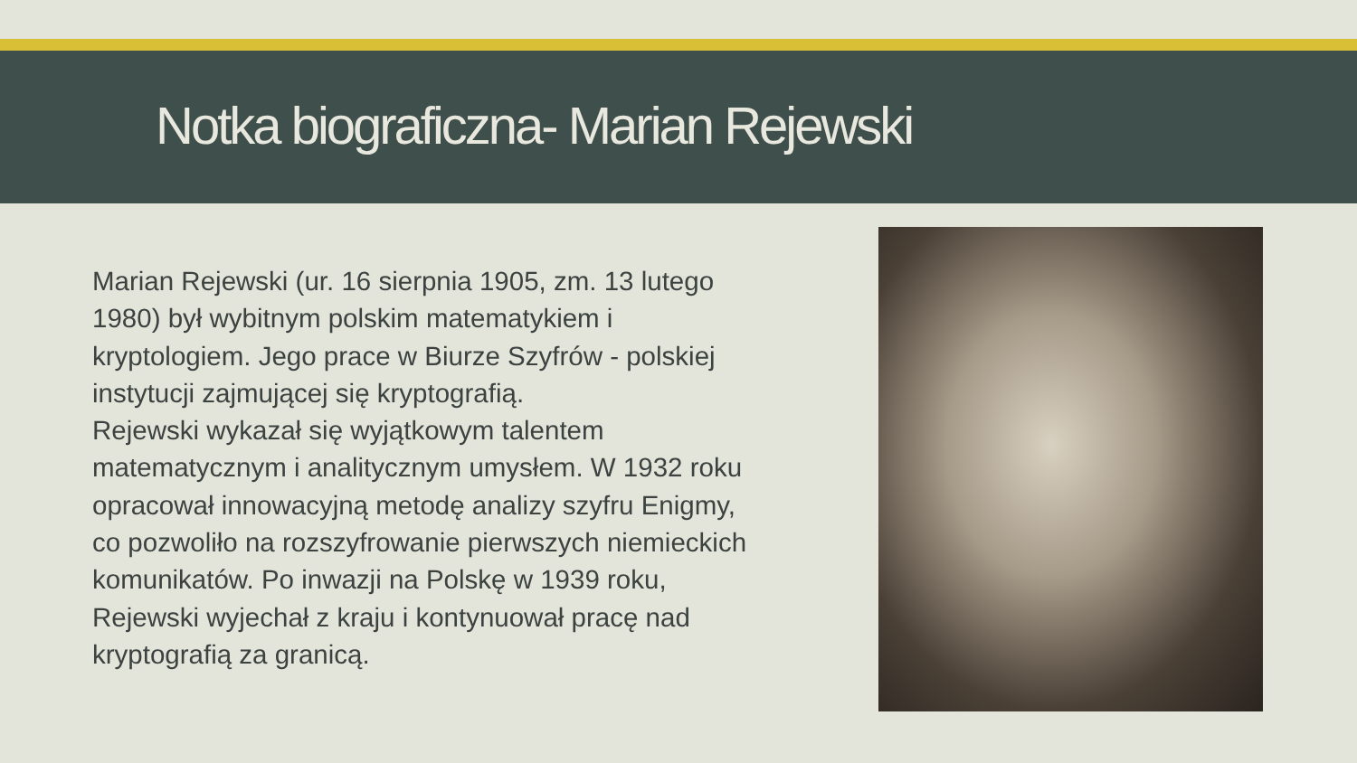Notka biograficzna- Marian Rejewski
Marian Rejewski (ur. 16 sierpnia 1905, zm. 13 lutego 1980) był wybitnym polskim matematykiem i kryptologiem. Jego prace w Biurze Szyfrów - polskiej instytucji zajmującej się kryptografią.
Rejewski wykazał się wyjątkowym talentem matematycznym i analitycznym umysłem. W 1932 roku opracował innowacyjną metodę analizy szyfru Enigmy, co pozwoliło na rozszyfrowanie pierwszych niemieckich komunikatów. Po inwazji na Polskę w 1939 roku, Rejewski wyjechał z kraju i kontynuował pracę nad kryptografią za granicą.